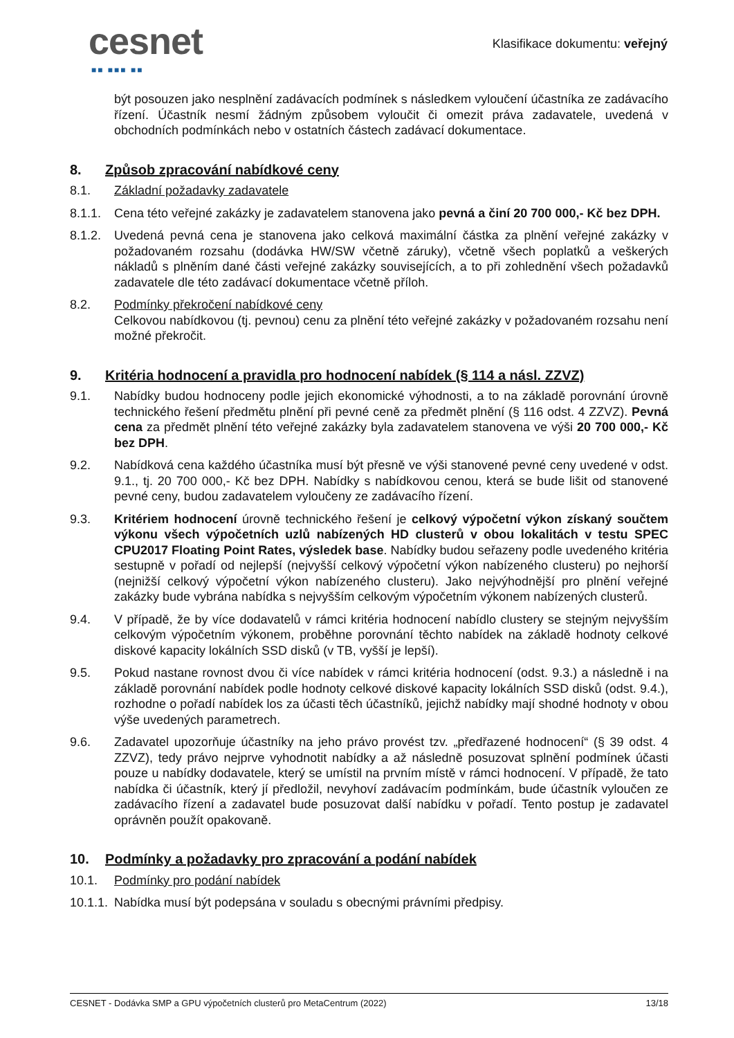cesnet
■■ ■■■ ■■
Klasifikace dokumentu: veřejný
být posouzen jako nesplnění zadávacích podmínek s následkem vyloučení účastníka ze zadávacího řízení. Účastník nesmí žádným způsobem vyloučit či omezit práva zadavatele, uvedená v obchodních podmínkách nebo v ostatních částech zadávací dokumentace.
8. Způsob zpracování nabídkové ceny
8.1. Základní požadavky zadavatele
8.1.1. Cena této veřejné zakázky je zadavatelem stanovena jako pevná a činí 20 700 000,- Kč bez DPH.
8.1.2. Uvedená pevná cena je stanovena jako celková maximální částka za plnění veřejné zakázky v požadovaném rozsahu (dodávka HW/SW včetně záruky), včetně všech poplatků a veškerých nákladů s plněním dané části veřejné zakázky souvisejících, a to při zohlednění všech požadavků zadavatele dle této zadávací dokumentace včetně příloh.
8.2. Podmínky překročení nabídkové ceny
Celkovou nabídkovou (tj. pevnou) cenu za plnění této veřejné zakázky v požadovaném rozsahu není možné překročit.
9. Kritéria hodnocení a pravidla pro hodnocení nabídek (§ 114 a násl. ZZVZ)
9.1. Nabídky budou hodnoceny podle jejich ekonomické výhodnosti, a to na základě porovnání úrovně technického řešení předmětu plnění při pevné ceně za předmět plnění (§ 116 odst. 4 ZZVZ). Pevná cena za předmět plnění této veřejné zakázky byla zadavatelem stanovena ve výši 20 700 000,- Kč bez DPH.
9.2. Nabídková cena každého účastníka musí být přesně ve výši stanovené pevné ceny uvedené v odst. 9.1., tj. 20 700 000,- Kč bez DPH. Nabídky s nabídkovou cenou, která se bude lišit od stanovené pevné ceny, budou zadavatelem vyloučeny ze zadávacího řízení.
9.3. Kritériem hodnocení úrovně technického řešení je celkový výpočetní výkon získaný součtem výkonu všech výpočetních uzlů nabízených HD clusterů v obou lokalitách v testu SPEC CPU2017 Floating Point Rates, výsledek base. Nabídky budou seřazeny podle uvedeného kritéria sestupně v pořadí od nejlepší (nejvyšší celkový výpočetní výkon nabízeného clusteru) po nejhorší (nejnižší celkový výpočetní výkon nabízeného clusteru). Jako nejvýhodnější pro plnění veřejné zakázky bude vybrána nabídka s nejvyšším celkovým výpočetním výkonem nabízených clusterů.
9.4. V případě, že by více dodavatelů v rámci kritéria hodnocení nabídlo clustery se stejným nejvyšším celkovým výpočetním výkonem, proběhne porovnání těchto nabídek na základě hodnoty celkové diskové kapacity lokálních SSD disků (v TB, vyšší je lepší).
9.5. Pokud nastane rovnost dvou či více nabídek v rámci kritéria hodnocení (odst. 9.3.) a následně i na základě porovnání nabídek podle hodnoty celkové diskové kapacity lokálních SSD disků (odst. 9.4.), rozhodne o pořadí nabídek los za účasti těch účastníků, jejichž nabídky mají shodné hodnoty v obou výše uvedených parametrech.
9.6. Zadavatel upozorňuje účastníky na jeho právo provést tzv. „předřazené hodnocení“ (§ 39 odst. 4 ZZVZ), tedy právo nejprve vyhodnotit nabídky a až následně posuzovat splnění podmínek účasti pouze u nabídky dodavatele, který se umístil na prvním místě v rámci hodnocení. V případě, že tato nabídka či účastník, který jí předložil, nevyhoví zadávacím podmínkám, bude účastník vyloučen ze zadávacího řízení a zadavatel bude posuzovat další nabídku v pořadí. Tento postup je zadavatel oprávněn použít opakovaně.
10. Podmínky a požadavky pro zpracování a podání nabídek
10.1. Podmínky pro podání nabídek
10.1.1. Nabídka musí být podepsána v souladu s obecnými právními předpisy.
CESNET - Dodávka SMP a GPU výpočetních clusterů pro MetaCentrum (2022) 13/18